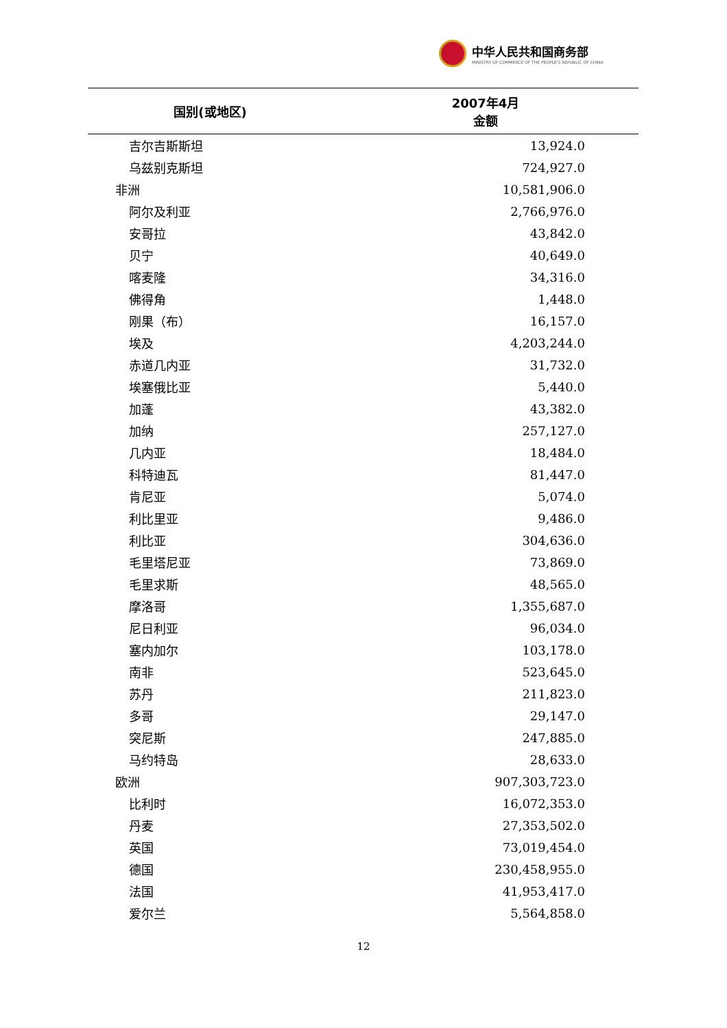中华人民共和国商务部
MINISTRY OF COMMERCE OF THE PEOPLE'S REPUBLIC OF CHINA
| 国别(或地区) | 2007年4月 金额 |
| --- | --- |
| 吉尔吉斯斯坦 | 13,924.0 |
| 乌兹别克斯坦 | 724,927.0 |
| 非洲 | 10,581,906.0 |
| 阿尔及利亚 | 2,766,976.0 |
| 安哥拉 | 43,842.0 |
| 贝宁 | 40,649.0 |
| 喀麦隆 | 34,316.0 |
| 佛得角 | 1,448.0 |
| 刚果（布） | 16,157.0 |
| 埃及 | 4,203,244.0 |
| 赤道几内亚 | 31,732.0 |
| 埃塞俄比亚 | 5,440.0 |
| 加蓬 | 43,382.0 |
| 加纳 | 257,127.0 |
| 几内亚 | 18,484.0 |
| 科特迪瓦 | 81,447.0 |
| 肯尼亚 | 5,074.0 |
| 利比里亚 | 9,486.0 |
| 利比亚 | 304,636.0 |
| 毛里塔尼亚 | 73,869.0 |
| 毛里求斯 | 48,565.0 |
| 摩洛哥 | 1,355,687.0 |
| 尼日利亚 | 96,034.0 |
| 塞内加尔 | 103,178.0 |
| 南非 | 523,645.0 |
| 苏丹 | 211,823.0 |
| 多哥 | 29,147.0 |
| 突尼斯 | 247,885.0 |
| 马约特岛 | 28,633.0 |
| 欧洲 | 907,303,723.0 |
| 比利时 | 16,072,353.0 |
| 丹麦 | 27,353,502.0 |
| 英国 | 73,019,454.0 |
| 德国 | 230,458,955.0 |
| 法国 | 41,953,417.0 |
| 爱尔兰 | 5,564,858.0 |
12